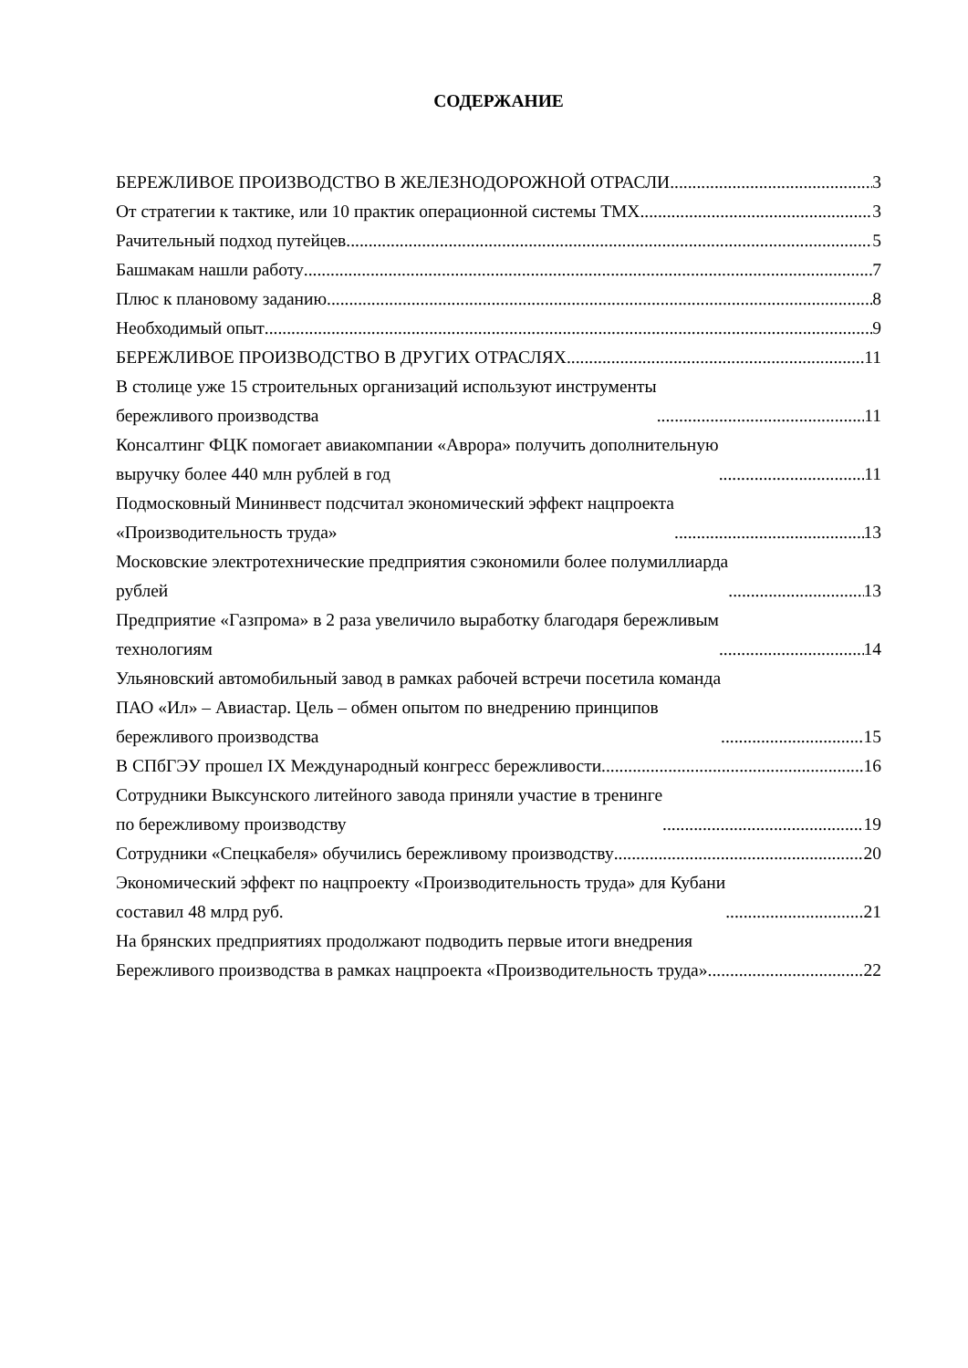СОДЕРЖАНИЕ
БЕРЕЖЛИВОЕ ПРОИЗВОДСТВО В ЖЕЛЕЗНОДОРОЖНОЙ ОТРАСЛИ 3
От стратегии к тактике, или 10 практик операционной системы ТМХ 3
Рачительный подход путейцев 5
Башмакам нашли работу 7
Плюс к плановому заданию 8
Необходимый опыт 9
БЕРЕЖЛИВОЕ ПРОИЗВОДСТВО В ДРУГИХ ОТРАСЛЯХ 11
В столице уже 15 строительных организаций используют инструменты
бережливого производства 11
Консалтинг ФЦК помогает авиакомпании «Аврора» получить дополнительную
выручку более 440 млн рублей в год 11
Подмосковный Мининвест подсчитал экономический эффект нацпроекта
«Производительность труда» 13
Московские электротехнические предприятия сэкономили более полумиллиарда
рублей 13
Предприятие «Газпрома» в 2 раза увеличило выработку благодаря бережливым
технологиям 14
Ульяновский автомобильный завод в рамках рабочей встречи посетила команда
ПАО «Ил» – Авиастар. Цель – обмен опытом по внедрению принципов
бережливого производства 15
В СПбГЭУ прошел IX Международный конгресс бережливости 16
Сотрудники Выксунского литейного завода приняли участие в тренинге
по бережливому производству 19
Сотрудники «Спецкабеля» обучились бережливому производству 20
Экономический эффект по нацпроекту «Производительность труда» для Кубани
составил 48 млрд руб. 21
На брянских предприятиях продолжают подводить первые итоги внедрения
Бережливого производства в рамках нацпроекта «Производительность труда» 22